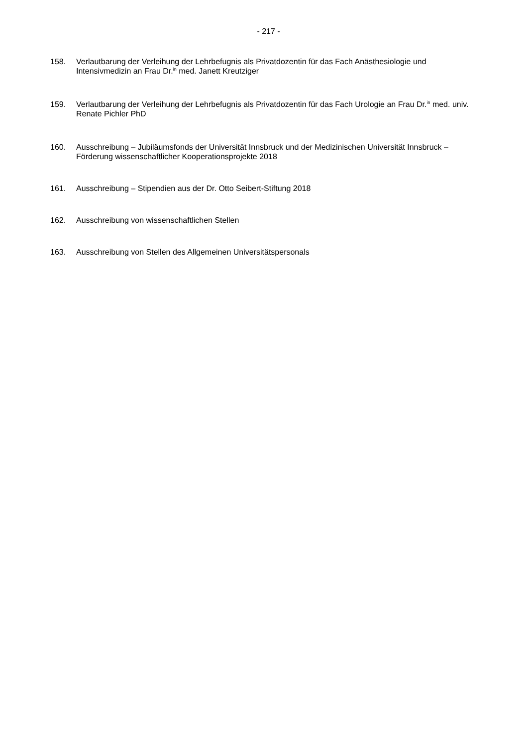- 217 -
158. Verlautbarung der Verleihung der Lehrbefugnis als Privatdozentin für das Fach Anästhesiologie und Intensivmedizin an Frau Dr.<sup>in</sup> med. Janett Kreutziger
159. Verlautbarung der Verleihung der Lehrbefugnis als Privatdozentin für das Fach Urologie an Frau Dr.<sup>in</sup> med. univ. Renate Pichler PhD
160. Ausschreibung – Jubiläumsfonds der Universität Innsbruck und der Medizinischen Universität Innsbruck – Förderung wissenschaftlicher Kooperationsprojekte 2018
161. Ausschreibung – Stipendien aus der Dr. Otto Seibert-Stiftung 2018
162. Ausschreibung von wissenschaftlichen Stellen
163. Ausschreibung von Stellen des Allgemeinen Universitätspersonals